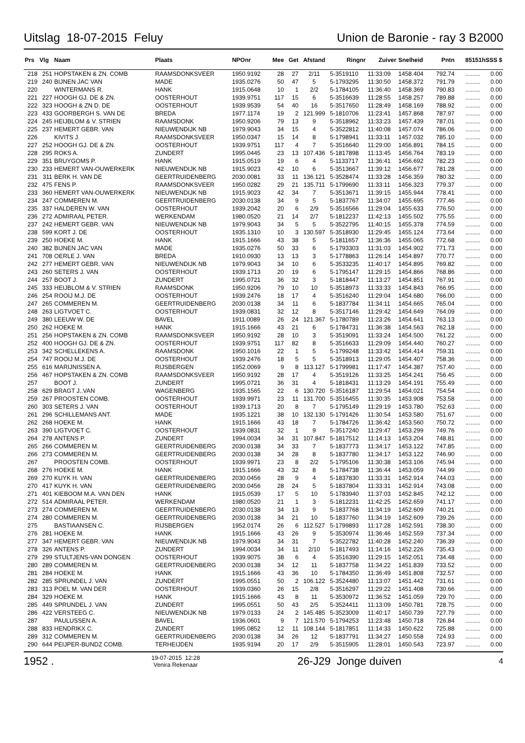Uitslag 18-07-2015 Feluy Union de Baronie - ray 3 B2000
| Prs | Vlg | Naam | Plaats | NPOnr | Mee | Get | Afstand | Ringnr | Zuiver | Snelheid | Pntn | 85151hSSS $ |
| --- | --- | --- | --- | --- | --- | --- | --- | --- | --- | --- | --- | --- |
| 218 | 251 | HOPSTAKEN & ZN. COMB | RAAMSDONKSVEER | 1950.9192 | 28 | 27 | 2/11 | 5-3519110 | 11:33:09 | 1458.404 | 792.74 | ......... 0.00 |
| 219 | 240 | BIJNEN JAC VAN | MADE | 1935.0276 | 50 | 47 | 5 | 5-1793295 | 11:30:50 | 1458.372 | 791.79 | ......... 0.00 |
| 220 | | WINTERMANS R. | HANK | 1915.0648 | 10 | 1 | 2/2 | 5-1784105 | 11:36:40 | 1458.369 | 790.83 | ......... 0.00 |
| 221 | 227 | HOOGH GJ. DE & ZN. | OOSTERHOUT | 1939.9751 | 117 | 15 | 6 | 5-3516639 | 11:28:55 | 1458.257 | 789.88 | ......... 0.00 |
| 222 | 323 | HOOGH & ZN D. DE | OOSTERHOUT | 1939.9539 | 54 | 40 | 16 | 5-3517650 | 11:28:49 | 1458.169 | 788.92 | ......... 0.00 |
| 223 | 433 | GOORBERGH S. VAN DE | BREDA | 1977.1174 | 19 | 2 | 121.999 | 5-1810706 | 11:23:41 | 1457.868 | 787.97 | ......... 0.00 |
| 224 | 245 | HEIJBLOM & V. STRIEN | RAAMSDONK | 1950.9206 | 79 | 13 | 9 | 5-3518962 | 11:33:23 | 1457.439 | 787.01 | ......... 0.00 |
| 225 | 237 | HEMERT GEBR. VAN | NIEUWENDIJK NB | 1979.9043 | 34 | 15 | 4 | 5-3522812 | 11:40:08 | 1457.074 | 786.06 | ......... 0.00 |
| 226 | | KIVITS J. | RAAMSDONKSVEER | 1950.0347 | 15 | 14 | 8 | 5-1798941 | 11:33:11 | 1457.032 | 785.10 | ......... 0.00 |
| 227 | 252 | HOOGH GJ. DE & ZN. | OOSTERHOUT | 1939.9751 | 117 | 4 | 7 | 5-3516640 | 11:29:00 | 1456.891 | 784.15 | ......... 0.00 |
| 228 | 295 | ROKS A. | ZUNDERT | 1995.0445 | 23 | 13 | 107.436 | 5-1817898 | 11:13:45 | 1456.764 | 783.19 | ......... 0.00 |
| 229 | 351 | BRUYGOMS P. | HANK | 1915.0519 | 19 | 6 | 4 | 5-1133717 | 11:36:41 | 1456.692 | 782.23 | ......... 0.00 |
| 230 | 233 | HEMERT VAN-OUWERKERK | NIEUWENDIJK NB | 1915.9023 | 42 | 10 | 6 | 5-3513667 | 11:39:12 | 1456.677 | 781.28 | ......... 0.00 |
| 231 | 311 | BERK H. VAN DE | GEERTRUIDENBERG | 2030.0081 | 33 | 11 | 136.121 | 5-3528474 | 11:33:28 | 1456.359 | 780.32 | ......... 0.00 |
| 232 | 475 | FENS P. | RAAMSDONKSVEER | 1950.0282 | 29 | 21 | 135.711 | 5-1799690 | 11:33:11 | 1456.323 | 779.37 | ......... 0.00 |
| 233 | 360 | HEMERT VAN-OUWERKERK | NIEUWENDIJK NB | 1915.9023 | 42 | 34 | 7 | 5-3513671 | 11:39:15 | 1455.944 | 778.41 | ......... 0.00 |
| 234 | 247 | COMMEREN M. | GEERTRUIDENBERG | 2030.0138 | 34 | 9 | 5 | 5-1837767 | 11:34:07 | 1455.695 | 777.46 | ......... 0.00 |
| 235 | 337 | HALDEREN W. VAN | OOSTERHOUT | 1939.2042 | 20 | 6 | 2/9 | 5-3516566 | 11:29:04 | 1455.633 | 776.50 | ......... 0.00 |
| 236 | 272 | ADMIRAAL PETER. | WERKENDAM | 1980.0520 | 21 | 14 | 2/7 | 5-1812237 | 11:42:13 | 1455.502 | 775.55 | ......... 0.00 |
| 237 | 242 | HEMERT GEBR. VAN | NIEUWENDIJK NB | 1979.9043 | 34 | 5 | 5 | 5-3522795 | 11:40:15 | 1455.378 | 774.59 | ......... 0.00 |
| 238 | 599 | KORT J. DE | OOSTERHOUT | 1935.1310 | 10 | 3 | 130.597 | 5-3518930 | 11:29:45 | 1455.124 | 773.64 | ......... 0.00 |
| 239 | 250 | HOEKE M. | HANK | 1915.1666 | 43 | 38 | 5 | 5-1811657 | 11:36:36 | 1455.065 | 772.68 | ......... 0.00 |
| 240 | 382 | BIJNEN JAC VAN | MADE | 1935.0276 | 50 | 33 | 6 | 5-1793303 | 11:31:03 | 1454.902 | 771.73 | ......... 0.00 |
| 241 | 708 | OERLE J. VAN | BREDA | 1910.0930 | 13 | 13 | 3 | 5-1778863 | 11:26:14 | 1454.897 | 770.77 | ......... 0.00 |
| 242 | 277 | HEMERT GEBR. VAN | NIEUWENDIJK NB | 1979.9043 | 34 | 10 | 6 | 5-3533235 | 11:40:17 | 1454.895 | 769.82 | ......... 0.00 |
| 243 | 260 | SETERS J. VAN | OOSTERHOUT | 1939.1713 | 20 | 19 | 6 | 5-1795147 | 11:29:15 | 1454.866 | 768.86 | ......... 0.00 |
| 244 | 257 | BOOT J. | ZUNDERT | 1995.0721 | 36 | 32 | 3 | 5-1818447 | 11:13:27 | 1454.851 | 767.91 | ......... 0.00 |
| 245 | 333 | HEIJBLOM & V. STRIEN | RAAMSDONK | 1950.9206 | 79 | 10 | 10 | 5-3518973 | 11:33:33 | 1454.843 | 766.95 | ......... 0.00 |
| 246 | 254 | ROOIJ M.J. DE | OOSTERHOUT | 1939.2476 | 18 | 17 | 4 | 5-3516240 | 11:29:04 | 1454.680 | 766.00 | ......... 0.00 |
| 247 | 265 | COMMEREN M. | GEERTRUIDENBERG | 2030.0138 | 34 | 11 | 6 | 5-1837784 | 11:34:11 | 1454.665 | 765.04 | ......... 0.00 |
| 248 | 263 | LIGTVOET C. | OOSTERHOUT | 1939.0831 | 32 | 12 | 8 | 5-3517146 | 11:29:42 | 1454.649 | 764.09 | ......... 0.00 |
| 249 | 380 | LEEUW W. DE | BAVEL | 1911.0089 | 26 | 24 | 121.367 | 5-1780789 | 11:23:26 | 1454.641 | 763.13 | ......... 0.00 |
| 250 | 262 | HOEKE M. | HANK | 1915.1666 | 43 | 21 | 6 | 5-1784731 | 11:36:38 | 1454.563 | 762.18 | ......... 0.00 |
| 251 | 256 | HOPSTAKEN & ZN. COMB | RAAMSDONKSVEER | 1950.9192 | 28 | 10 | 3 | 5-3519091 | 11:33:24 | 1454.500 | 761.22 | ......... 0.00 |
| 252 | 400 | HOOGH GJ. DE & ZN. | OOSTERHOUT | 1939.9751 | 117 | 82 | 8 | 5-3516633 | 11:29:09 | 1454.440 | 760.27 | ......... 0.00 |
| 253 | 342 | SCHELLEKENS A. | RAAMSDONK | 1950.1016 | 22 | 1 | 5 | 5-1799248 | 11:33:42 | 1454.414 | 759.31 | ......... 0.00 |
| 254 | 747 | ROOIJ M.J. DE | OOSTERHOUT | 1939.2476 | 18 | 5 | 5 | 5-3518913 | 11:29:05 | 1454.407 | 758.36 | ......... 0.00 |
| 255 | 616 | MARIJNISSEN A. | RIJSBERGEN | 1952.0069 | 9 | 8 | 113.127 | 5-1799981 | 11:17:47 | 1454.387 | 757.40 | ......... 0.00 |
| 256 | 467 | HOPSTAKEN & ZN. COMB | RAAMSDONKSVEER | 1950.9192 | 28 | 17 | 4 | 5-3519126 | 11:33:25 | 1454.241 | 756.45 | ......... 0.00 |
| 257 | | BOOT J. | ZUNDERT | 1995.0721 | 36 | 31 | 4 | 5-1818431 | 11:13:29 | 1454.191 | 755.49 | ......... 0.00 |
| 258 | 629 | BRAGT J..VAN | WAGENBERG | 1935.1565 | 22 | 6 | 130.720 | 5-3516187 | 11:29:54 | 1454.021 | 754.54 | ......... 0.00 |
| 259 | 267 | PROOSTEN COMB. | OOSTERHOUT | 1939.9971 | 23 | 11 | 131.700 | 5-3516455 | 11:30:35 | 1453.908 | 753.58 | ......... 0.00 |
| 260 | 303 | SETERS J. VAN | OOSTERHOUT | 1939.1713 | 20 | 8 | 7 | 5-1795149 | 11:29:19 | 1453.780 | 752.63 | ......... 0.00 |
| 261 | 296 | SCHILLEMANS ANT. | MADE | 1935.1221 | 38 | 10 | 132.130 | 5-1791426 | 11:30:54 | 1453.580 | 751.67 | ......... 0.00 |
| 262 | 268 | HOEKE M. | HANK | 1915.1666 | 43 | 18 | 7 | 5-1784726 | 11:36:42 | 1453.560 | 750.72 | ......... 0.00 |
| 263 | 390 | LIGTVOET C. | OOSTERHOUT | 1939.0831 | 32 | 1 | 9 | 5-3517240 | 11:29:47 | 1453.299 | 749.76 | ......... 0.00 |
| 264 | 278 | ANTENS P. | ZUNDERT | 1994.0034 | 34 | 31 | 107.847 | 5-1817512 | 11:14:13 | 1453.204 | 748.81 | ......... 0.00 |
| 265 | 266 | COMMEREN M. | GEERTRUIDENBERG | 2030.0138 | 34 | 33 | 7 | 5-1837773 | 11:34:17 | 1453.122 | 747.85 | ......... 0.00 |
| 266 | 273 | COMMEREN M. | GEERTRUIDENBERG | 2030.0138 | 34 | 28 | 8 | 5-1837780 | 11:34:17 | 1453.122 | 746.90 | ......... 0.00 |
| 267 | | PROOSTEN COMB. | OOSTERHOUT | 1939.9971 | 23 | 8 | 2/2 | 5-1795106 | 11:30:38 | 1453.106 | 745.94 | ......... 0.00 |
| 268 | 276 | HOEKE M. | HANK | 1915.1666 | 43 | 32 | 8 | 5-1784738 | 11:36:44 | 1453.059 | 744.99 | ......... 0.00 |
| 269 | 270 | KUYK H. VAN | GEERTRUIDENBERG | 2030.0456 | 28 | 9 | 4 | 5-1837830 | 11:33:31 | 1452.914 | 744.03 | ......... 0.00 |
| 270 | 417 | KUYK H. VAN | GEERTRUIDENBERG | 2030.0456 | 28 | 24 | 5 | 5-1837804 | 11:33:31 | 1452.914 | 743.08 | ......... 0.00 |
| 271 | 401 | KIEBOOM M.A. VAN DEN | HANK | 1915.0539 | 17 | 5 | 10 | 5-1783940 | 11:37:03 | 1452.845 | 742.12 | ......... 0.00 |
| 272 | 514 | ADMIRAAL PETER. | WERKENDAM | 1980.0520 | 21 | 1 | 3 | 5-1812231 | 11:42:25 | 1452.659 | 741.17 | ......... 0.00 |
| 273 | 274 | COMMEREN M. | GEERTRUIDENBERG | 2030.0138 | 34 | 13 | 9 | 5-1837768 | 11:34:19 | 1452.609 | 740.21 | ......... 0.00 |
| 274 | 280 | COMMEREN M. | GEERTRUIDENBERG | 2030.0138 | 34 | 21 | 10 | 5-1837760 | 11:34:19 | 1452.609 | 739.26 | ......... 0.00 |
| 275 | | BASTIAANSEN C. | RIJSBERGEN | 1952.0174 | 26 | 6 | 112.527 | 5-1799893 | 11:17:28 | 1452.591 | 738.30 | ......... 0.00 |
| 276 | 281 | HOEKE M. | HANK | 1915.1666 | 43 | 26 | 9 | 5-3530974 | 11:36:46 | 1452.559 | 737.34 | ......... 0.00 |
| 277 | 347 | HEMERT GEBR. VAN | NIEUWENDIJK NB | 1979.9043 | 34 | 31 | 7 | 5-3522782 | 11:40:28 | 1452.240 | 736.39 | ......... 0.00 |
| 278 | 326 | ANTENS P. | ZUNDERT | 1994.0034 | 34 | 11 | 2/10 | 5-1817493 | 11:14:16 | 1452.226 | 735.43 | ......... 0.00 |
| 279 | 299 | STULTJENS-VAN DONGEN | OOSTERHOUT | 1939.9075 | 38 | 6 | 4 | 5-3516390 | 11:29:15 | 1452.051 | 734.48 | ......... 0.00 |
| 280 | 289 | COMMEREN M. | GEERTRUIDENBERG | 2030.0138 | 34 | 12 | 11 | 5-1837758 | 11:34:22 | 1451.839 | 733.52 | ......... 0.00 |
| 281 | 284 | HOEKE M. | HANK | 1915.1666 | 43 | 36 | 10 | 5-1784350 | 11:36:49 | 1451.808 | 732.57 | ......... 0.00 |
| 282 | 285 | SPRUNDEL J. VAN | ZUNDERT | 1995.0551 | 50 | 2 | 106.122 | 5-3524480 | 11:13:07 | 1451.442 | 731.61 | ......... 0.00 |
| 283 | 313 | POEL M. VAN DER | OOSTERHOUT | 1939.0360 | 26 | 15 | 2/8 | 5-3516297 | 11:29:22 | 1451.408 | 730.66 | ......... 0.00 |
| 284 | 329 | HOEKE M. | HANK | 1915.1666 | 43 | 8 | 11 | 5-3530972 | 11:36:52 | 1451.059 | 729.70 | ......... 0.00 |
| 285 | 449 | SPRUNDEL J. VAN | ZUNDERT | 1995.0551 | 50 | 43 | 2/5 | 5-3524411 | 11:13:09 | 1450.781 | 728.75 | ......... 0.00 |
| 286 | 422 | VERSTEEG C. | NIEUWENDIJK NB | 1979.0133 | 24 | 2 | 145.485 | 5-3523009 | 11:40:17 | 1450.739 | 727.79 | ......... 0.00 |
| 287 | | PAULUSSEN A. | BAVEL | 1936.0601 | 9 | 7 | 121.570 | 5-1794253 | 11:23:48 | 1450.718 | 726.84 | ......... 0.00 |
| 288 | 833 | HENDRIKX C. | ZUNDERT | 1995.0852 | 12 | 11 | 108.144 | 5-1817851 | 11:14:33 | 1450.622 | 725.88 | ......... 0.00 |
| 289 | 312 | COMMEREN M. | GEERTRUIDENBERG | 2030.0138 | 34 | 26 | 12 | 5-1837791 | 11:34:27 | 1450.558 | 724.93 | ......... 0.00 |
| 290 | 644 | PEIJPER-BUNDZ COMB. | TERHEIJDEN | 1935.9194 | 20 | 17 | 2/9 | 5-3515905 | 11:28:01 | 1450.543 | 723.97 | ......... 0.00 |
1952 . 19-07-2015 12:28
Venira Rekenaar 26-J29 Jonge duiven 4